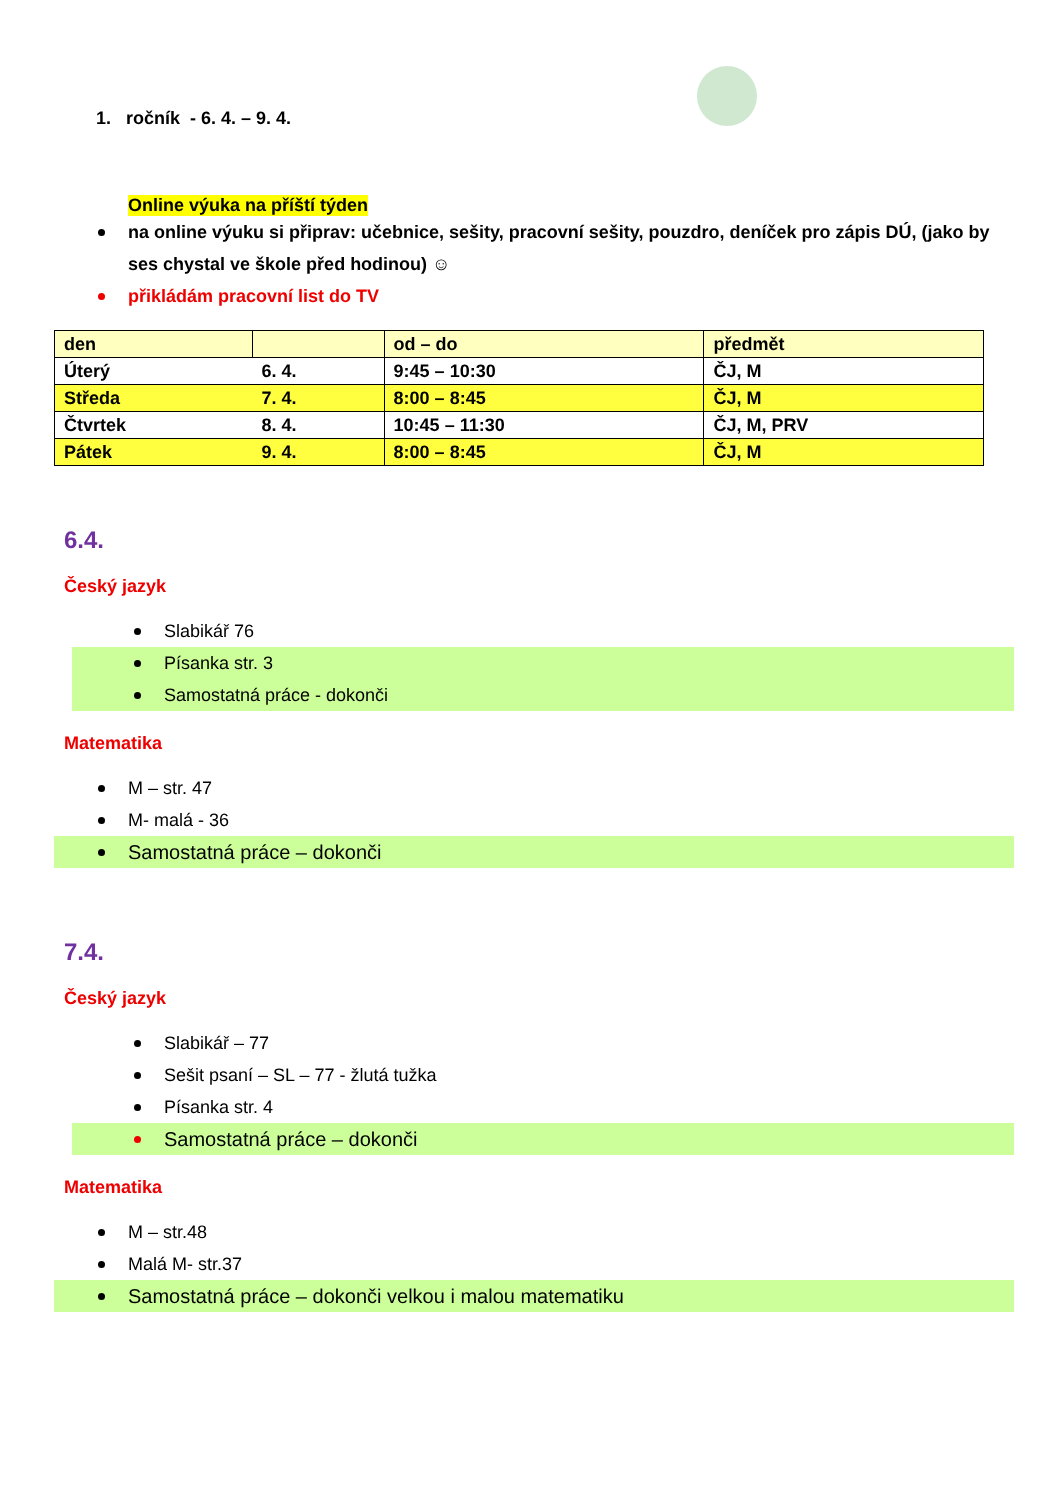1. ročník - 6. 4. – 9. 4.
Online výuka na příští týden
na online výuku si připrav: učebnice, sešity, pracovní sešity, pouzdro, deníček pro zápis DÚ, (jako by ses chystal ve škole před hodinou) ☺
přikládám pracovní list do TV
| den | | od – do | předmět |
| Úterý | 6. 4. | 9:45 – 10:30 | ČJ, M |
| Středa | 7. 4. | 8:00 – 8:45 | ČJ, M |
| Čtvrtek | 8. 4. | 10:45 – 11:30 | ČJ, M, PRV |
| Pátek | 9. 4. | 8:00 – 8:45 | ČJ, M |
6.4.
Český jazyk
Slabikář 76
Písanka str. 3
Samostatná práce - dokonči
Matematika
M – str. 47
M- malá - 36
Samostatná práce – dokonči
7.4.
Český jazyk
Slabikář – 77
Sešit psaní – SL – 77 - žlutá tužka
Písanka str. 4
Samostatná práce – dokonči
Matematika
M – str.48
Malá M- str.37
Samostatná práce – dokonči velkou i malou matematiku